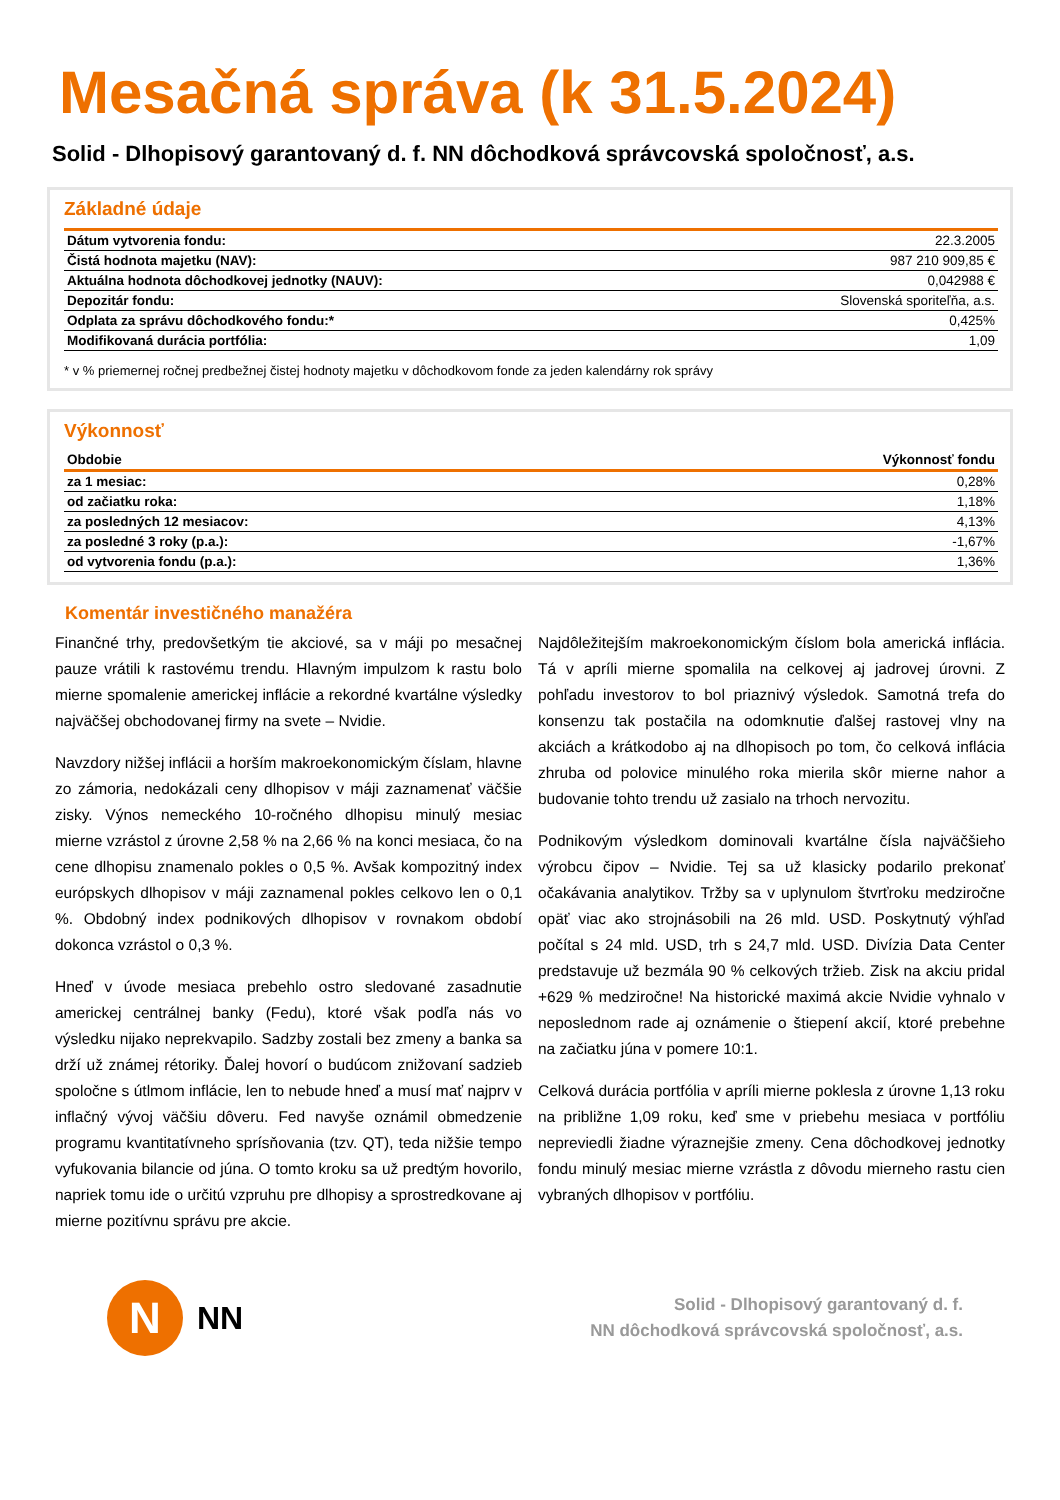Mesačná správa (k 31.5.2024)
Solid - Dlhopisový garantovaný d. f. NN dôchodková správcovská spoločnosť, a.s.
Základné údaje
| Dátum vytvorenia fondu: | 22.3.2005 |
| Čistá hodnota majetku (NAV): | 987 210 909,85 € |
| Aktuálna hodnota dôchodkovej jednotky (NAUV): | 0,042988 € |
| Depozitár fondu: | Slovenská sporiteľňa, a.s. |
| Odplata za správu dôchodkového fondu:* | 0,425% |
| Modifikovaná durácia portfólia: | 1,09 |
* v % priemernej ročnej predbežnej čistej hodnoty majetku v dôchodkovom fonde za jeden kalendárny rok správy
Výkonnosť
| Obdobie | Výkonnosť fondu |
| --- | --- |
| za 1 mesiac: | 0,28% |
| od začiatku roka: | 1,18% |
| za posledných 12 mesiacov: | 4,13% |
| za posledné 3 roky (p.a.): | -1,67% |
| od vytvorenia fondu (p.a.): | 1,36% |
Komentár investičného manažéra
Finančné trhy, predovšetkým tie akciové, sa v máji po mesačnej pauze vrátili k rastovému trendu. Hlavným impulzom k rastu bolo mierne spomalenie americkej inflácie a rekordné kvartálne výsledky najväčšej obchodovanej firmy na svete – Nvidie.
Navzdory nižšej inflácii a horším makroekonomickým číslam, hlavne zo zámoria, nedokázali ceny dlhopisov v máji zaznamenať väčšie zisky. Výnos nemeckého 10-ročného dlhopisu minulý mesiac mierne vzrástol z úrovne 2,58 % na 2,66 % na konci mesiaca, čo na cene dlhopisu znamenalo pokles o 0,5 %. Avšak kompozitný index európskych dlhopisov v máji zaznamenal pokles celkovo len o 0,1 %. Obdobný index podnikových dlhopisov v rovnakom období dokonca vzrástol o 0,3 %.
Hneď v úvode mesiaca prebehlo ostro sledované zasadnutie americkej centrálnej banky (Fedu), ktoré však podľa nás vo výsledku nijako neprekvapilo. Sadzby zostali bez zmeny a banka sa drží už známej rétoriky. Ďalej hovorí o budúcom znižovaní sadzieb spoločne s útlmom inflácie, len to nebude hneď a musí mať najprv v inflačný vývoj väčšiu dôveru. Fed navyše oznámil obmedzenie programu kvantitatívneho sprísňovania (tzv. QT), teda nižšie tempo vyfukovania bilancie od júna. O tomto kroku sa už predtým hovorilo, napriek tomu ide o určitú vzpruhu pre dlhopisy a sprostredkovane aj mierne pozitívnu správu pre akcie.
Najdôležitejším makroekonomickým číslom bola americká inflácia. Tá v apríli mierne spomalila na celkovej aj jadrovej úrovni. Z pohľadu investorov to bol priaznivý výsledok. Samotná trefa do konsenzu tak postačila na odomknutie ďalšej rastovej vlny na akciách a krátkodobo aj na dlhopisoch po tom, čo celková inflácia zhruba od polovice minulého roka mierila skôr mierne nahor a budovanie tohto trendu už zasialo na trhoch nervozitu.
Podnikovým výsledkom dominovali kvartálne čísla najväčšieho výrobcu čipov – Nvidie. Tej sa už klasicky podarilo prekonať očakávania analytikov. Tržby sa v uplynulom štvrťroku medziročne opäť viac ako strojnásobili na 26 mld. USD. Poskytnutý výhľad počítal s 24 mld. USD, trh s 24,7 mld. USD. Divízia Data Center predstavuje už bezmála 90 % celkových tržieb. Zisk na akciu pridal +629 % medziročne! Na historické maximá akcie Nvidie vyhnalo v neposlednom rade aj oznámenie o štiepení akcií, ktoré prebehne na začiatku júna v pomere 10:1.
Celková durácia portfólia v apríli mierne poklesla z úrovne 1,13 roku na približne 1,09 roku, keď sme v priebehu mesiaca v portfóliu nepreviedli žiadne výraznejšie zmeny. Cena dôchodkovej jednotky fondu minulý mesiac mierne vzrástla z dôvodu mierneho rastu cien vybraných dlhopisov v portfóliu.
N
NN
Solid - Dlhopisový garantovaný d. f.
NN dôchodková správcovská spoločnosť, a.s.